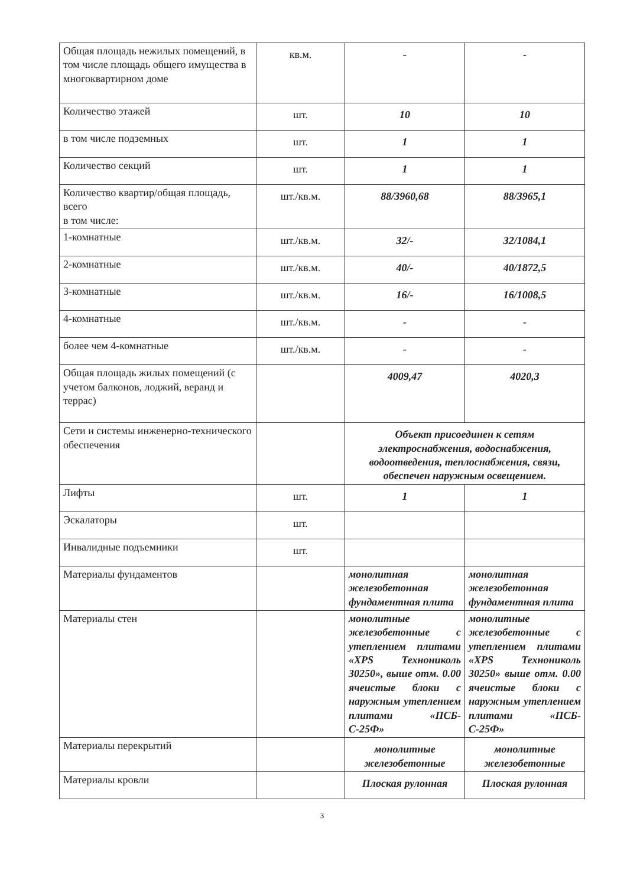| Общая площадь нежилых помещений, в том числе площадь общего имущества в многоквартирном доме | кв.м. | - | - |
| Количество этажей | шт. | 10 | 10 |
| в том числе подземных | шт. | 1 | 1 |
| Количество секций | шт. | 1 | 1 |
| Количество квартир/общая площадь, всего в том числе: | шт./кв.м. | 88/3960,68 | 88/3965,1 |
| 1-комнатные | шт./кв.м. | 32/- | 32/1084,1 |
| 2-комнатные | шт./кв.м. | 40/- | 40/1872,5 |
| 3-комнатные | шт./кв.м. | 16/- | 16/1008,5 |
| 4-комнатные | шт./кв.м. | - | - |
| более чем 4-комнатные | шт./кв.м. | - | - |
| Общая площадь жилых помещений (с учетом балконов, лоджий, веранд и террас) | | 4009,47 | 4020,3 |
| Сети и системы инженерно-технического обеспечения | | Объект присоединен к сетям электроснабжения, водоснабжения, водоотведения, теплоснабжения, связи, обеспечен наружным освещением. | |
| Лифты | шт. | 1 | 1 |
| Эскалаторы | шт. | | |
| Инвалидные подъемники | шт. | | |
| Материалы фундаментов | | монолитная железобетонная фундаментная плита | монолитная железобетонная фундаментная плита |
| Материалы стен | | монолитные железобетонные с утеплением плитами «XPS Технониколь 30250», выше отм. 0.00 ячеистые блоки с наружным утеплением плитами «ПСБ-С-25Ф» | монолитные железобетонные с утеплением плитами «XPS Технониколь 30250» выше отм. 0.00 ячеистые блоки с наружным утеплением плитами «ПСБ-С-25Ф» |
| Материалы перекрытий | | монолитные железобетонные | монолитные железобетонные |
| Материалы кровли | | Плоская рулонная | Плоская рулонная |
3